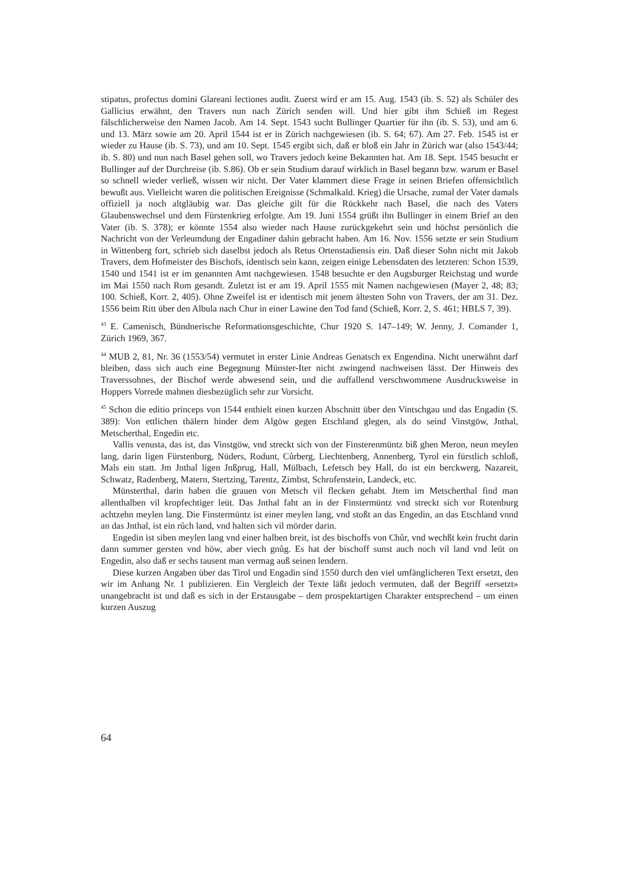stipatus, profectus domini Glareani lectiones audit. Zuerst wird er am 15. Aug. 1543 (ib. S. 52) als Schüler des Gallicius erwähnt, den Travers nun nach Zürich senden will. Und hier gibt ihm Schieß im Regest fälschlicherweise den Namen Jacob. Am 14. Sept. 1543 sucht Bullinger Quartier für ihn (ib. S. 53), und am 6. und 13. März sowie am 20. April 1544 ist er in Zürich nachgewiesen (ib. S. 64; 67). Am 27. Feb. 1545 ist er wieder zu Hause (ib. S. 73), und am 10. Sept. 1545 ergibt sich, daß er bloß ein Jahr in Zürich war (also 1543/44; ib. S. 80) und nun nach Basel gehen soll, wo Travers jedoch keine Bekannten hat. Am 18. Sept. 1545 besucht er Bullinger auf der Durchreise (ib. S.86). Ob er sein Studium darauf wirklich in Basel begann bzw. warum er Basel so schnell wieder verließ, wissen wir nicht. Der Vater klammert diese Frage in seinen Briefen offensichtlich bewußt aus. Vielleicht waren die politischen Ereignisse (Schmalkald. Krieg) die Ursache, zumal der Vater damals offiziell ja noch altgläubig war. Das gleiche gilt für die Rückkehr nach Basel, die nach des Vaters Glaubenswechsel und dem Fürstenkrieg erfolgte. Am 19. Juni 1554 grüßt ihn Bullinger in einem Brief an den Vater (ib. S. 378); er könnte 1554 also wieder nach Hause zurückgekehrt sein und höchst persönlich die Nachricht von der Verleumdung der Engadiner dahin gebracht haben. Am 16. Nov. 1556 setzte er sein Studium in Wittenberg fort, schrieb sich daselbst jedoch als Retus Ortenstadiensis ein. Daß dieser Sohn nicht mit Jakob Travers, dem Hofmeister des Bischofs, identisch sein kann, zeigen einige Lebensdaten des letzteren: Schon 1539, 1540 und 1541 ist er im genannten Amt nachgewiesen. 1548 besuchte er den Augsburger Reichstag und wurde im Mai 1550 nach Rom gesandt. Zuletzt ist er am 19. April 1555 mit Namen nachgewiesen (Mayer 2, 48; 83; 100. Schieß, Korr. 2, 405). Ohne Zweifel ist er identisch mit jenem ältesten Sohn von Travers, der am 31. Dez. 1556 beim Ritt über den Albula nach Chur in einer Lawine den Tod fand (Schieß, Korr. 2, S. 461; HBLS 7, 39).
<sup>43</sup> E. Camenisch, Bündnerische Reformationsgeschichte, Chur 1920 S. 147–149; W. Jenny, J. Comander 1, Zürich 1969, 367.
<sup>44</sup> MUB 2, 81, Nr. 36 (1553/54) vermutet in erster Linie Andreas Genatsch ex Engendina. Nicht unerwähnt darf bleiben, dass sich auch eine Begegnung Münster-Iter nicht zwingend nachweisen lässt. Der Hinweis des Traverssohnes, der Bischof werde abwesend sein, und die auffallend verschwommene Ausdrucksweise in Hoppers Vorrede mahnen diesbezüglich sehr zur Vorsicht.
<sup>45</sup> Schon die editio princeps von 1544 enthielt einen kurzen Abschnitt über den Vintschgau und das Engadin (S. 389): Von ettlichen thälern hinder dem Algöw gegen Etschland glegen, als do seind Vinstgöw, Jnthal, Metscherthal, Engedin etc.
Vallis venusta, das ist, das Vinstgöw, vnd streckt sich von der Finsterenmüntz biß ghen Meron, neun meylen lang, darin ligen Fürstenburg, Nüders, Rodunt, Cůrberg, Liechtenberg, Annenberg, Tyrol ein fürstlich schloß, Mals ein statt. Jm Jnthal ligen Jnßprug, Hall, Mülbach, Lefetsch bey Hall, do ist ein berckwerg, Nazareit, Schwatz, Radenberg, Matern, Stertzing, Tarentz, Zimbst, Schrofenstein, Landeck, etc.
Münsterthal, darin haben die grauen von Metsch vil flecken gehabt. Jtem im Metscherthal find man allenthalben vil kropfechtiger leüt. Das Jnthal faht an in der Finstermüntz vnd streckt sich vor Rotenburg achtzehn meylen lang. Die Finstermüntz ist einer meylen lang, vnd stoßt an das Engedin, an das Etschland vnnd an das Jnthal, ist ein růch land, vnd halten sich vil mörder darin.
Engedin ist siben meylen lang vnd einer halben breit, ist des bischoffs von Chůr, vnd wechßt kein frucht darin dann summer gersten vnd höw, aber viech gnůg. Es hat der bischoff sunst auch noch vil land vnd leüt on Engedin, also daß er sechs tausent man vermag auß seinen lendern.
Diese kurzen Angaben über das Tirol und Engadin sind 1550 durch den viel umfänglicheren Text ersetzt, den wir im Anhang Nr. 1 publizieren. Ein Vergleich der Texte läßt jedoch vermuten, daß der Begriff «ersetzt» unangebracht ist und daß es sich in der Erstausgabe – dem prospektartigen Charakter entsprechend – um einen kurzen Auszug
64